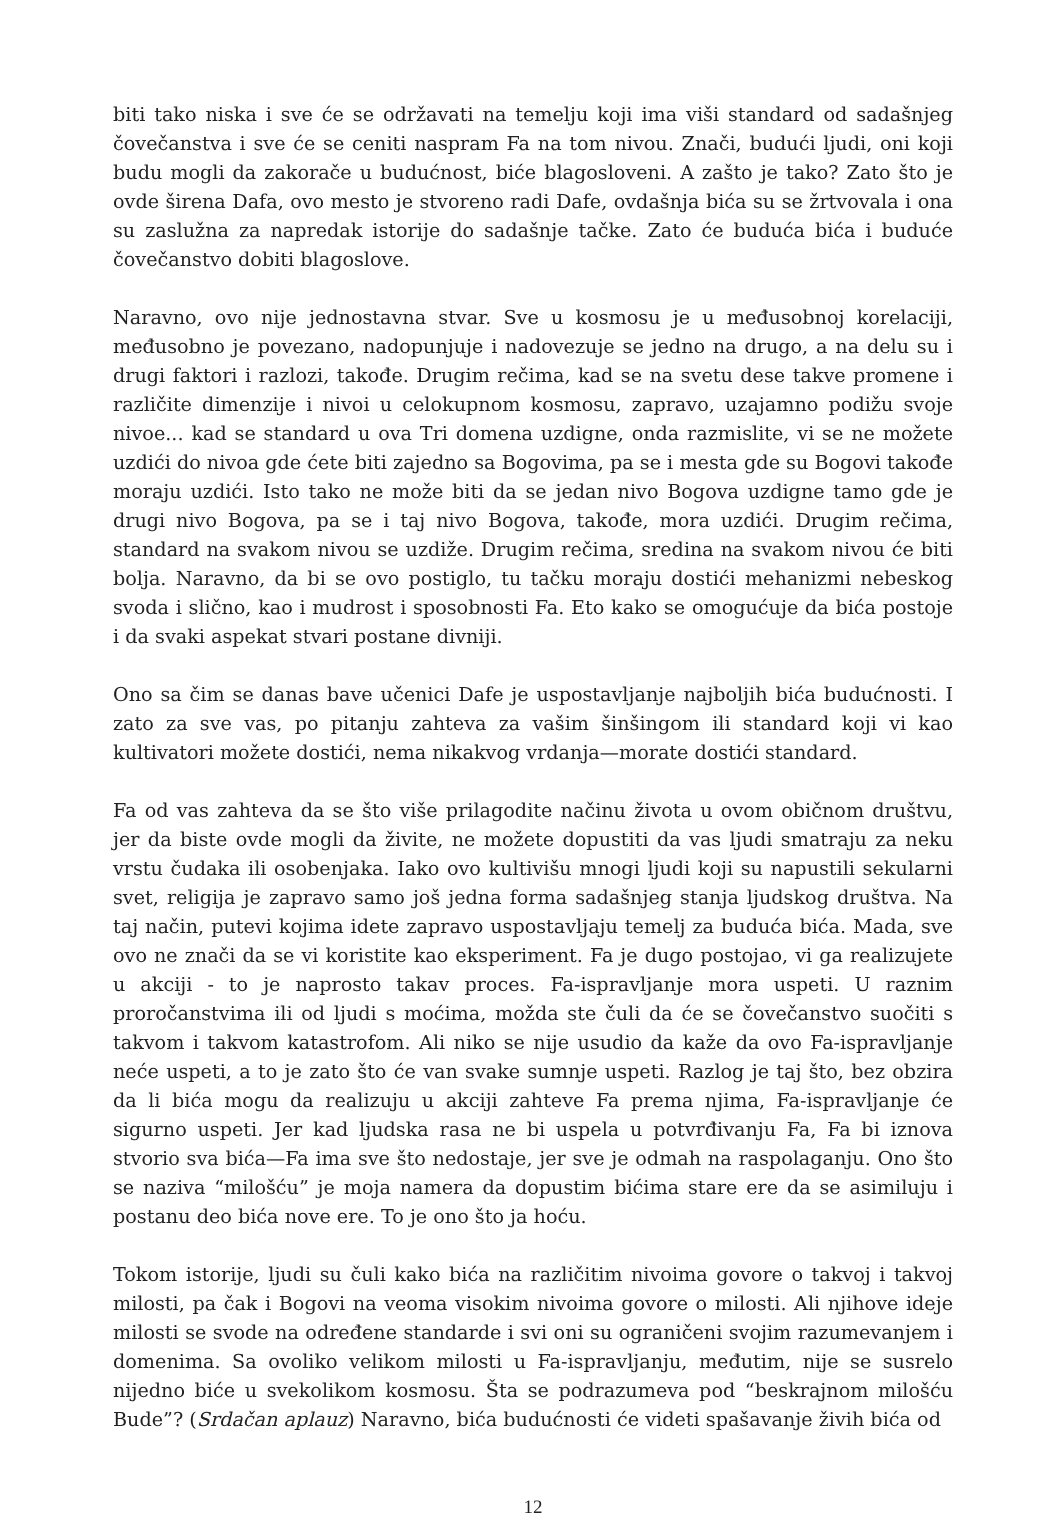biti tako niska i sve će se održavati na temelju koji ima viši standard od sadašnjeg čovečanstva i sve će se ceniti naspram Fa na tom nivou. Znači, budući ljudi, oni koji budu mogli da zakorače u budućnost, biće blagosloveni. A zašto je tako? Zato što je ovde širena Dafa, ovo mesto je stvoreno radi Dafe, ovdašnja bića su se žrtvovala i ona su zaslužna za napredak istorije do sadašnje tačke. Zato će buduća bića i buduće čovečanstvo dobiti blagoslove.
Naravno, ovo nije jednostavna stvar. Sve u kosmosu je u međusobnoj korelaciji, međusobno je povezano, nadopunjuje i nadovezuje se jedno na drugo, a na delu su i drugi faktori i razlozi, takođe. Drugim rečima, kad se na svetu dese takve promene i različite dimenzije i nivoi u celokupnom kosmosu, zapravo, uzajamno podižu svoje nivoe... kad se standard u ova Tri domena uzdigne, onda razmislite, vi se ne možete uzdići do nivoa gde ćete biti zajedno sa Bogovima, pa se i mesta gde su Bogovi takođe moraju uzdići. Isto tako ne može biti da se jedan nivo Bogova uzdigne tamo gde je drugi nivo Bogova, pa se i taj nivo Bogova, takođe, mora uzdići. Drugim rečima, standard na svakom nivou se uzdiže. Drugim rečima, sredina na svakom nivou će biti bolja. Naravno, da bi se ovo postiglo, tu tačku moraju dostići mehanizmi nebeskog svoda i slično, kao i mudrost i sposobnosti Fa. Eto kako se omogućuje da bića postoje i da svaki aspekat stvari postane divniji.
Ono sa čim se danas bave učenici Dafe je uspostavljanje najboljih bića budućnosti. I zato za sve vas, po pitanju zahteva za vašim šinšingom ili standard koji vi kao kultivatori možete dostići, nema nikakvog vrdanja—morate dostići standard.
Fa od vas zahteva da se što više prilagodite načinu života u ovom običnom društvu, jer da biste ovde mogli da živite, ne možete dopustiti da vas ljudi smatraju za neku vrstu čudaka ili osobenjaka. Iako ovo kultivišu mnogi ljudi koji su napustili sekularni svet, religija je zapravo samo još jedna forma sadašnjeg stanja ljudskog društva. Na taj način, putevi kojima idete zapravo uspostavljaju temelj za buduća bića. Mada, sve ovo ne znači da se vi koristite kao eksperiment. Fa je dugo postojao, vi ga realizujete u akciji - to je naprosto takav proces. Fa-ispravljanje mora uspeti. U raznim proročanstvima ili od ljudi s moćima, možda ste čuli da će se čovečanstvo suočiti s takvom i takvom katastrofom. Ali niko se nije usudio da kaže da ovo Fa-ispravljanje neće uspeti, a to je zato što će van svake sumnje uspeti. Razlog je taj što, bez obzira da li bića mogu da realizuju u akciji zahteve Fa prema njima, Fa-ispravljanje će sigurno uspeti. Jer kad ljudska rasa ne bi uspela u potvrđivanju Fa, Fa bi iznova stvorio sva bića—Fa ima sve što nedostaje, jer sve je odmah na raspolaganju. Ono što se naziva “milošću” je moja namera da dopustim bićima stare ere da se asimiluju i postanu deo bića nove ere. To je ono što ja hoću.
Tokom istorije, ljudi su čuli kako bića na različitim nivoima govore o takvoj i takvoj milosti, pa čak i Bogovi na veoma visokim nivoima govore o milosti. Ali njihove ideje milosti se svode na određene standarde i svi oni su ograničeni svojim razumevanjem i domenima. Sa ovoliko velikom milosti u Fa-ispravljanju, međutim, nije se susrelo nijedno biće u svekolikom kosmosu. Šta se podrazumeva pod “beskrajnom milošću Bude”? (Srdačan aplauz) Naravno, bića budućnosti će videti spašavanje živih bića od
12